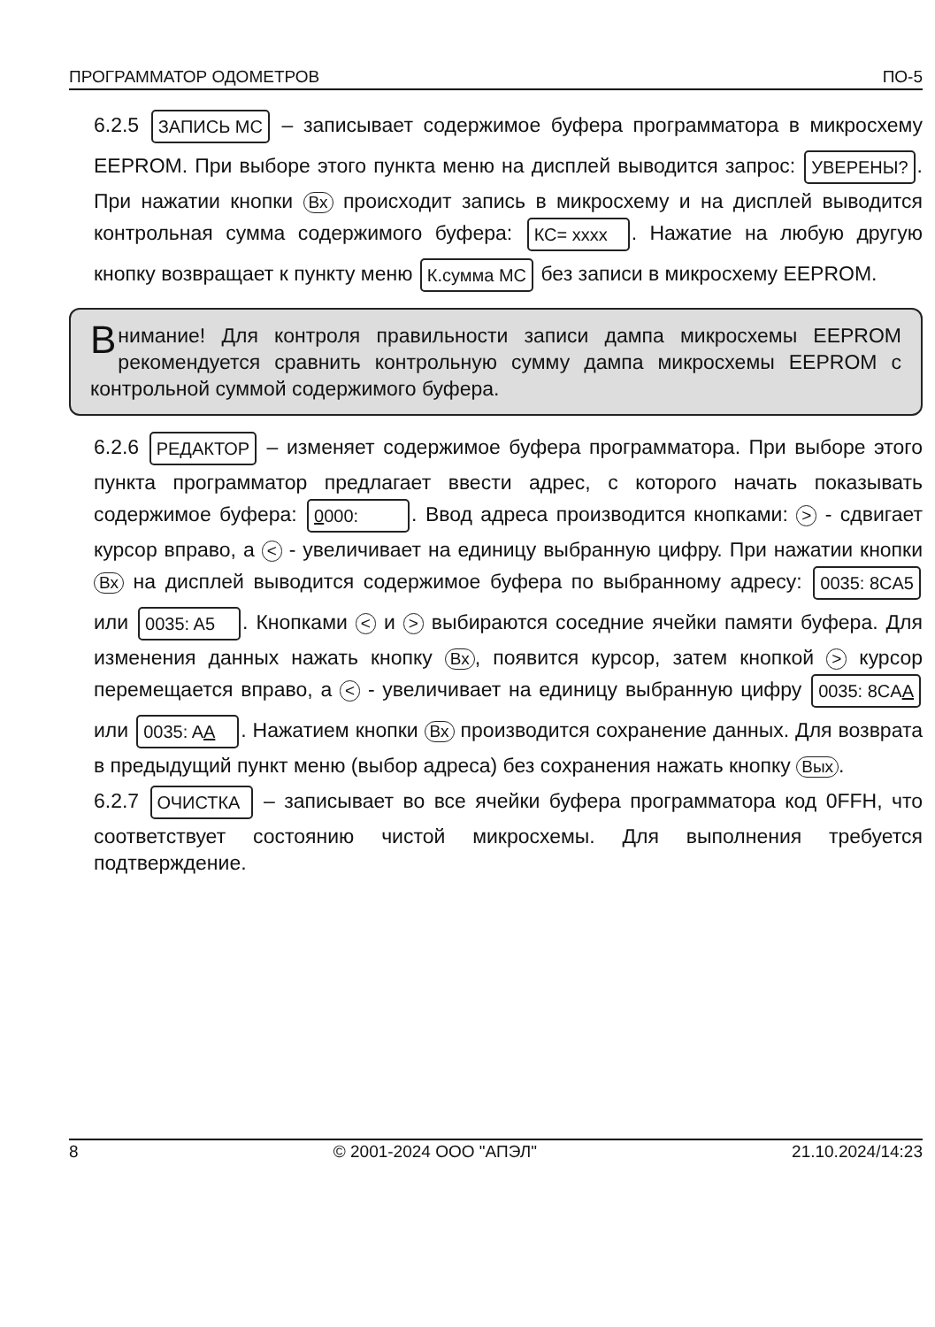ПРОГРАММАТОР ОДОМЕТРОВ ПО-5
6.2.5 ЗАПИСЬ МС – записывает содержимое буфера программатора в микросхему EEPROM. При выборе этого пункта меню на дисплей выводится запрос: УВЕРЕНЫ?. При нажатии кнопки Вх происходит запись в микросхему и на дисплей выводится контрольная сумма содержимого буфера: КС= xxxx. Нажатие на любую другую кнопку возвращает к пункту меню К.сумма МС без записи в микросхему EEPROM.
Внимание! Для контроля правильности записи дампа микросхемы EEPROM рекомендуется сравнить контрольную сумму дампа микросхемы EEPROM с контрольной суммой содержимого буфера.
6.2.6 РЕДАКТОР – изменяет содержимое буфера программатора. При выборе этого пункта программатор предлагает ввести адрес, с которого начать показывать содержимое буфера: 0000:. Ввод адреса производится кнопками: > - сдвигает курсор вправо, а < - увеличивает на единицу выбранную цифру. При нажатии кнопки Вх на дисплей выводится содержимое буфера по выбранному адресу: 0035: 8CA5 или 0035: A5. Кнопками < и > выбираются соседние ячейки памяти буфера. Для изменения данных нажать кнопку Вх, появится курсор, затем кнопкой > курсор перемещается вправо, а < - увеличивает на единицу выбранную цифру 0035: 8CAA или 0035: AA. Нажатием кнопки Вх производится сохранение данных. Для возврата в предыдущий пункт меню (выбор адреса) без сохранения нажать кнопку Вых.
6.2.7 ОЧИСТКА – записывает во все ячейки буфера программатора код 0FFH, что соответствует состоянию чистой микросхемы. Для выполнения требуется подтверждение.
8 © 2001-2024 ООО "АПЭЛ" 21.10.2024/14:23